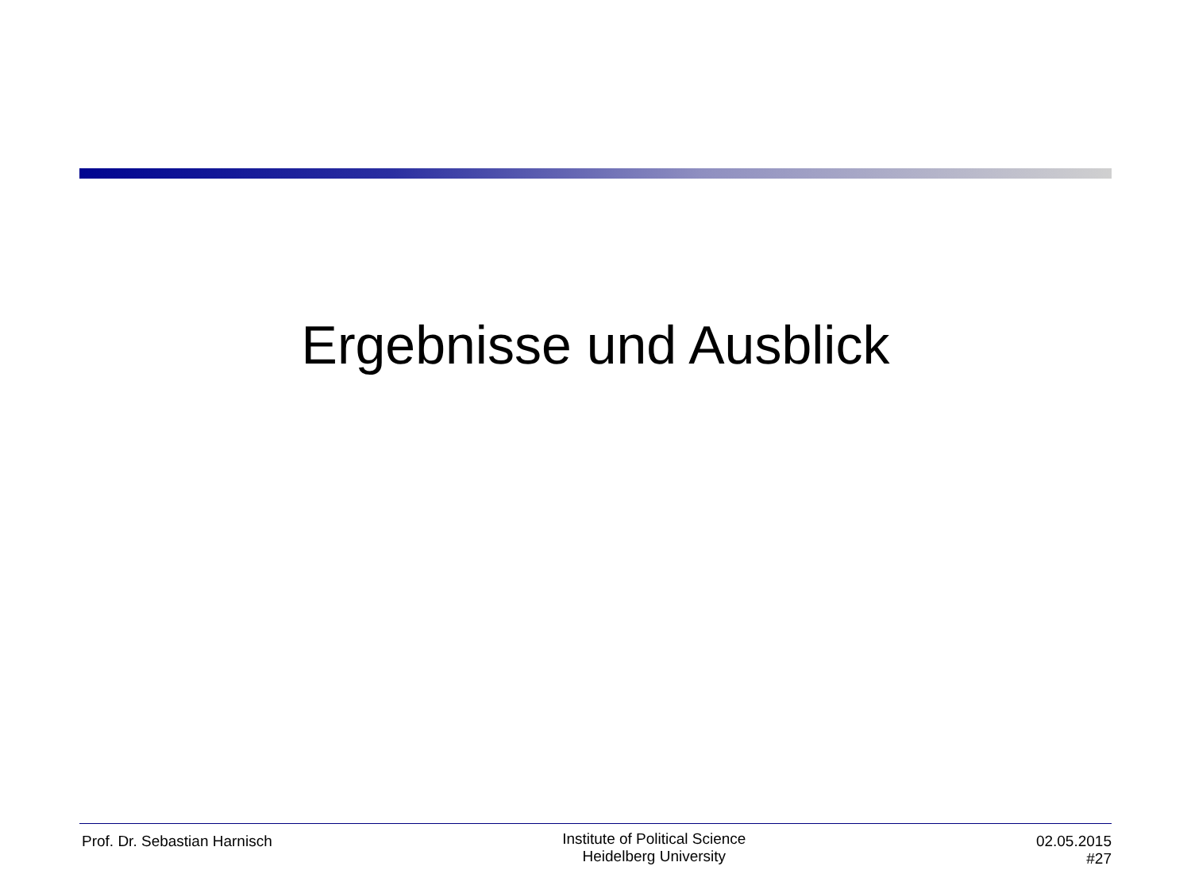Ergebnisse und Ausblick
Prof. Dr. Sebastian Harnisch
Institute of Political Science
Heidelberg University
02.05.2015
#27